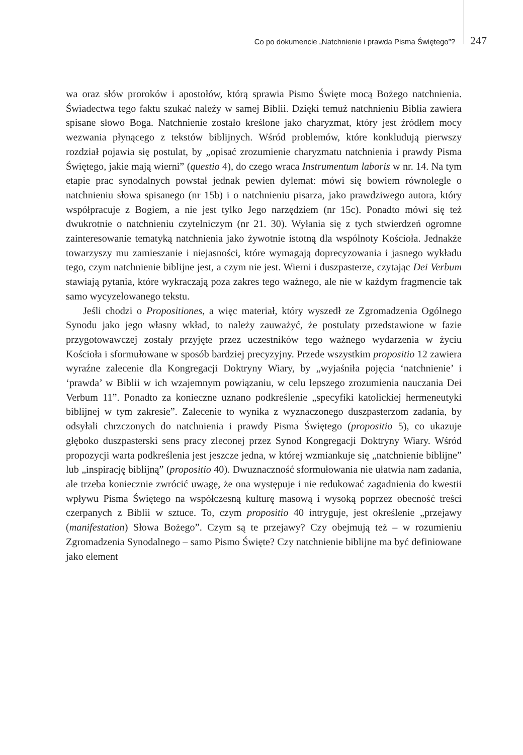Co po dokumencie „Natchnienie i prawda Pisma Świętego”? 247
wa oraz słów proroków i apostołów, którą sprawia Pismo Święte mocą Bożego natchnienia. Świadectwa tego faktu szukać należy w samej Biblii. Dzięki temuż natchnieniu Biblia zawiera spisane słowo Boga. Natchnienie zostało kreślone jako charyzmat, który jest źródłem mocy wezwania płynącego z tekstów biblijnych. Wśród problemów, które konkludują pierwszy rozdział pojawia się postulat, by „opisać zrozumienie charyzmatu natchnienia i prawdy Pisma Świętego, jakie mają wierni” (questio 4), do czego wraca Instrumentum laboris w nr. 14. Na tym etapie prac synodalnych powstał jednak pewien dylemat: mówi się bowiem równolegle o natchnieniu słowa spisanego (nr 15b) i o natchnieniu pisarza, jako prawdziwego autora, który współpracuje z Bogiem, a nie jest tylko Jego narzędziem (nr 15c). Ponadto mówi się też dwukrotnie o natchnieniu czytelniczym (nr 21. 30). Wyłania się z tych stwierdzeń ogromne zainteresowanie tematyką natchnienia jako żywotnie istotną dla wspólnoty Kościoła. Jednakże towarzyszy mu zamieszanie i niejasności, które wymagają doprecyzowania i jasnego wykładu tego, czym natchnienie biblijne jest, a czym nie jest. Wierni i duszpasterze, czytając Dei Verbum stawiają pytania, które wykraczają poza zakres tego ważnego, ale nie w każdym fragmencie tak samo wycyzelowanego tekstu.
Jeśli chodzi o Propositiones, a więc materiał, który wyszedł ze Zgromadzenia Ogólnego Synodu jako jego własny wkład, to należy zauważyć, że postulaty przedstawione w fazie przygotowawczej zostały przyjęte przez uczestników tego ważnego wydarzenia w życiu Kościoła i sformułowane w sposób bardziej precyzyjny. Przede wszystkim propositio 12 zawiera wyraźne zalecenie dla Kongregacji Doktryny Wiary, by „wyjaśniła pojęcia ‘natchnienie’ i ‘prawda’ w Biblii w ich wzajemnym powiązaniu, w celu lepszego zrozumienia nauczania Dei Verbum 11”. Ponadto za konieczne uznano podkreślenie „specyfiki katolickiej hermeneutyki biblijnej w tym zakresie”. Zalecenie to wynika z wyznaczonego duszpasterzom zadania, by odsyłali chrzczonych do natchnienia i prawdy Pisma Świętego (propositio 5), co ukazuje głęboko duszpasterski sens pracy zleconej przez Synod Kongregacji Doktryny Wiary. Wśród propozycji warta podkreślenia jest jeszcze jedna, w której wzmiankuje się „natchnienie biblijne” lub „inspirację biblijną” (propositio 40). Dwuznaczność sformułowania nie ułatwia nam zadania, ale trzeba koniecznie zwrócić uwagę, że ona występuje i nie redukować zagadnienia do kwestii wpływu Pisma Świętego na współczesną kulturę masową i wysoką poprzez obecność treści czerpanych z Biblii w sztuce. To, czym propositio 40 intryguje, jest określenie „przejawy (manifestation) Słowa Bożego”. Czym są te przejawy? Czy obejmują też – w rozumieniu Zgromadzenia Synodalnego – samo Pismo Święte? Czy natchnienie biblijne ma być definiowane jako element